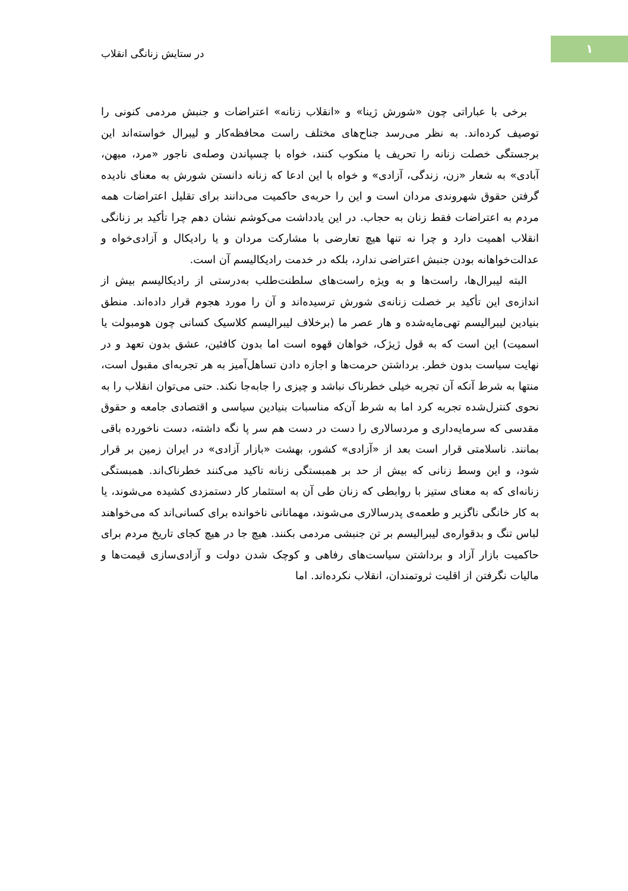۱
در ستایش زنانگی انقلاب
برخی با عباراتی چون «شورش ژینا» و «انقلاب زنانه» اعتراضات و جنبش مردمی کنونی را توصیف کرده‌اند. به نظر می‌رسد جناح‌های مختلف راست محافظه‌کار و لیبرال خواسته‌اند این برجستگی خصلت زنانه را تحریف یا منکوب کنند، خواه با چسپاندن وصله‌ی ناجور «مرد، میهن، آبادی» به شعار «زن، زندگی، آزادی» و خواه با این ادعا که زنانه دانستن شورش به معنای نادیده گرفتن حقوق شهروندی مردان است و این را حربه‌ی حاکمیت می‌دانند برای تقلیل اعتراضات همه مردم به اعتراضات فقط زنان به حجاب. در این یادداشت می‌کوشم نشان دهم چرا تأکید بر زنانگی انقلاب اهمیت دارد و چرا نه تنها هیچ تعارضی با مشارکت مردان و یا رادیکال و آزادی‌خواه و عدالت‌خواهانه بودن جنبش اعتراضی ندارد، بلکه در خدمت رادیکالیسم آن است.
البته لیبرال‌ها، راست‌ها و به ویژه راست‌های سلطنت‌طلب به‌درستی از رادیکالیسم بیش از اندازه‌ی این تأکید بر خصلت زنانه‌ی شورش ترسیده‌اند و آن را مورد هجوم قرار داده‌اند. منطق بنیادین لیبرالیسم تهی‌مایه‌شده و هار عصر ما (برخلاف لیبرالیسم کلاسیک کسانی چون هومبولت یا اسمیت) این است که به قول ژیژک، خواهان قهوه است اما بدون کافئین، عشق بدون تعهد و در نهایت سیاست بدون خطر. برداشتن حرمت‌ها و اجازه دادن تساهل‌آمیز به هر تجربه‌ای مقبول است، منتها به شرط آنکه آن تجربه خیلی خطرناک نباشد و چیزی را جابه‌جا نکند. حتی می‌توان انقلاب را به نحوی کنترل‌شده تجربه کرد اما به شرط آن‌که مناسبات بنیادین سیاسی و اقتصادی جامعه و حقوق مقدسی که سرمایه‌داری و مردسالاری را دست در دست هم سر پا نگه داشته، دست ناخورده باقی بمانند. ناسلامتی قرار است بعد از «آزادی» کشور، بهشت «بازار آزادی» در ایران زمین بر قرار شود، و این وسط زنانی که بیش از حد بر همبستگی زنانه تاکید می‌کنند خطرناک‌اند. همبستگی زنانه‌ای که به معنای ستیز با روابطی که زنان طی آن به استثمار کار دستمزدی کشیده می‌شوند، یا به کار خانگی ناگزیر و طعمه‌ی پدرسالاری می‌شوند، مهمانانی ناخوانده برای کسانی‌اند که می‌خواهند لباس تنگ و بدقواره‌ی لیبرالیسم بر تن جنبشی مردمی بکنند. هیچ جا در هیچ کجای تاریخ مردم برای حاکمیت بازار آزاد و برداشتن سیاست‌های رفاهی و کوچک شدن دولت و آزادی‌سازی قیمت‌ها و مالیات نگرفتن از اقلیت ثروتمندان، انقلاب نکرده‌اند. اما